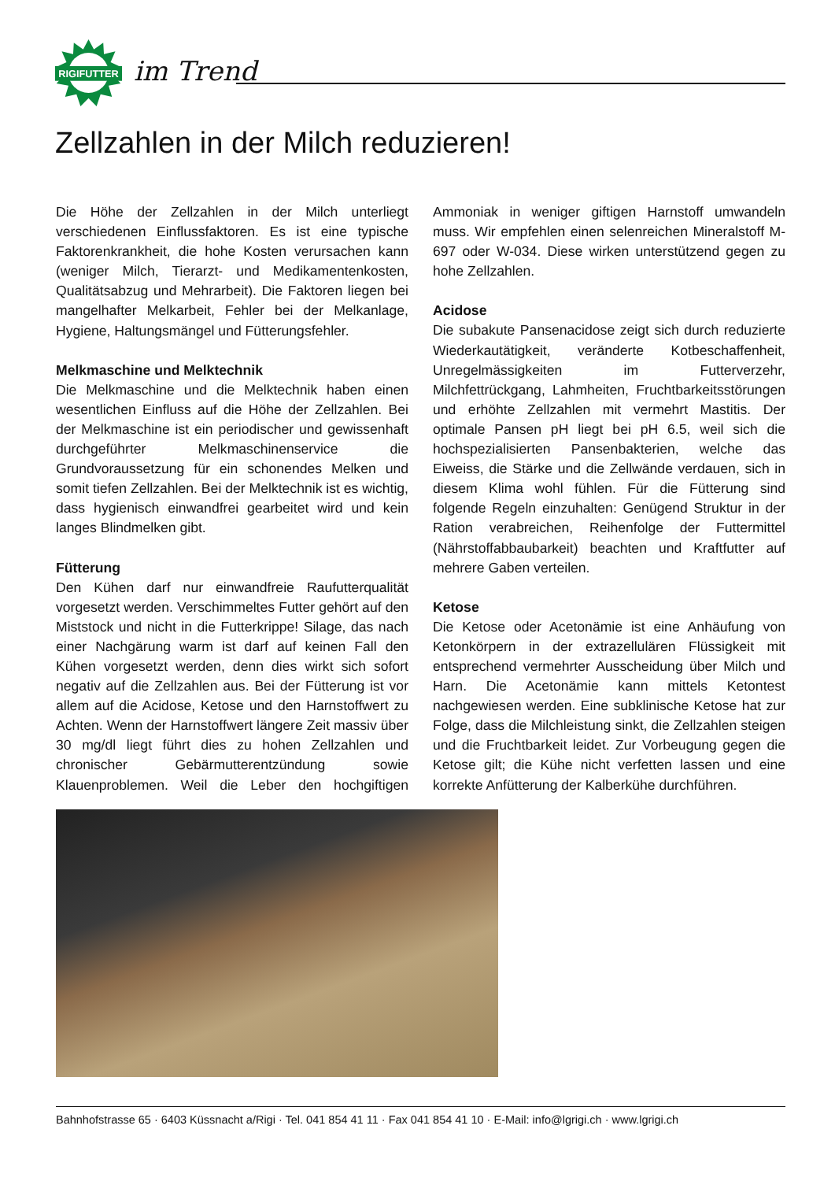RIGIFUTTER
im Trend
Zellzahlen in der Milch reduzieren!
Die Höhe der Zellzahlen in der Milch unterliegt verschiedenen Einflussfaktoren. Es ist eine typische Faktorenkrankheit, die hohe Kosten verursachen kann (weniger Milch, Tierarzt- und Medikamentenkosten, Qualitätsabzug und Mehrarbeit). Die Faktoren liegen bei mangelhafter Melkarbeit, Fehler bei der Melkanlage, Hygiene, Haltungsmängel und Fütterungsfehler.
Melkmaschine und Melktechnik
Die Melkmaschine und die Melktechnik haben einen wesentlichen Einfluss auf die Höhe der Zellzahlen. Bei der Melkmaschine ist ein periodischer und gewissenhaft durchgeführter Melkmaschinenservice die Grundvoraussetzung für ein schonendes Melken und somit tiefen Zellzahlen. Bei der Melktechnik ist es wichtig, dass hygienisch einwandfrei gearbeitet wird und kein langes Blindmelken gibt.
Fütterung
Den Kühen darf nur einwandfreie Raufutterqualität vorgesetzt werden. Verschimmeltes Futter gehört auf den Miststock und nicht in die Futterkrippe! Silage, das nach einer Nachgärung warm ist darf auf keinen Fall den Kühen vorgesetzt werden, denn dies wirkt sich sofort negativ auf die Zellzahlen aus. Bei der Fütterung ist vor allem auf die Acidose, Ketose und den Harnstoffwert zu Achten. Wenn der Harnstoffwert längere Zeit massiv über 30 mg/dl liegt führt dies zu hohen Zellzahlen und chronischer Gebärmutterentzündung sowie Klauenproblemen. Weil die Leber den hochgiftigen Ammoniak in weniger giftigen Harnstoff umwandeln muss. Wir empfehlen einen selenreichen Mineralstoff M-697 oder W-034. Diese wirken unterstützend gegen zu hohe Zellzahlen.
Acidose
Die subakute Pansenacidose zeigt sich durch reduzierte Wiederkautätigkeit, veränderte Kotbeschaffenheit, Unregelmässigkeiten im Futterverzehr, Milchfettrückgang, Lahmheiten, Fruchtbarkeitsstörungen und erhöhte Zellzahlen mit vermehrt Mastitis. Der optimale Pansen pH liegt bei pH 6.5, weil sich die hochspezialisierten Pansenbakterien, welche das Eiweiss, die Stärke und die Zellwände verdauen, sich in diesem Klima wohl fühlen. Für die Fütterung sind folgende Regeln einzuhalten: Genügend Struktur in der Ration verabreichen, Reihenfolge der Futtermittel (Nährstoffabbaubarkeit) beachten und Kraftfutter auf mehrere Gaben verteilen.
Ketose
Die Ketose oder Acetonämie ist eine Anhäufung von Ketonkörpern in der extrazellulären Flüssigkeit mit entsprechend vermehrter Ausscheidung über Milch und Harn. Die Acetonämie kann mittels Ketontest nachgewiesen werden. Eine subklinische Ketose hat zur Folge, dass die Milchleistung sinkt, die Zellzahlen steigen und die Fruchtbarkeit leidet. Zur Vorbeugung gegen die Ketose gilt; die Kühe nicht verfetten lassen und eine korrekte Anfütterung der Kalberkühe durchführen.
Bahnhofstrasse 65 · 6403 Küssnacht a/Rigi · Tel. 041 854 41 11 · Fax 041 854 41 10 · E-Mail: info@lgrigi.ch · www.lgrigi.ch